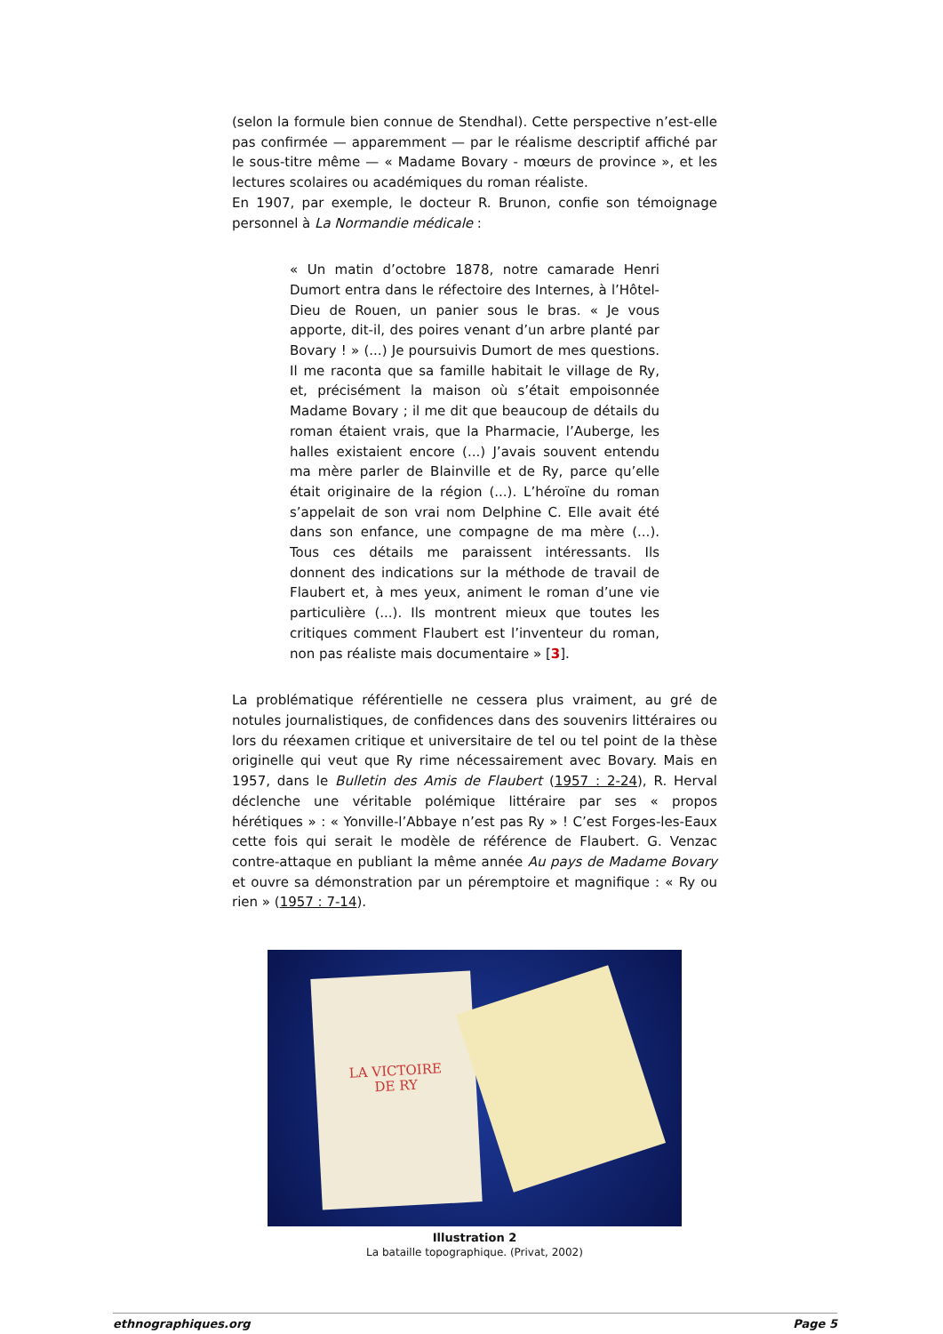(selon la formule bien connue de Stendhal). Cette perspective n’est-elle pas confirmée — apparemment — par le réalisme descriptif affiché par le sous-titre même — « Madame Bovary - mœurs de province », et les lectures scolaires ou académiques du roman réaliste.
En 1907, par exemple, le docteur R. Brunon, confie son témoignage personnel à La Normandie médicale :
« Un matin d’octobre 1878, notre camarade Henri Dumort entra dans le réfectoire des Internes, à l’Hôtel-Dieu de Rouen, un panier sous le bras. « Je vous apporte, dit-il, des poires venant d’un arbre planté par Bovary ! » (...) Je poursuivis Dumort de mes questions. Il me raconta que sa famille habitait le village de Ry, et, précisément la maison où s’était empoisonnée Madame Bovary ; il me dit que beaucoup de détails du roman étaient vrais, que la Pharmacie, l’Auberge, les halles existaient encore (...) J’avais souvent entendu ma mère parler de Blainville et de Ry, parce qu’elle était originaire de la région (...). L’héroïne du roman s’appelait de son vrai nom Delphine C. Elle avait été dans son enfance, une compagne de ma mère (...). Tous ces détails me paraissent intéressants. Ils donnent des indications sur la méthode de travail de Flaubert et, à mes yeux, animent le roman d’une vie particulière (...). Ils montrent mieux que toutes les critiques comment Flaubert est l’inventeur du roman, non pas réaliste mais documentaire » [3].
La problématique référentielle ne cessera plus vraiment, au gré de notules journalistiques, de confidences dans des souvenirs littéraires ou lors du réexamen critique et universitaire de tel ou tel point de la thèse originelle qui veut que Ry rime nécessairement avec Bovary. Mais en 1957, dans le Bulletin des Amis de Flaubert (1957 : 2-24), R. Herval déclenche une véritable polémique littéraire par ses « propos hérétiques » : « Yonville-l’Abbaye n’est pas Ry » ! C’est Forges-les-Eaux cette fois qui serait le modèle de référence de Flaubert. G. Venzac contre-attaque en publiant la même année Au pays de Madame Bovary et ouvre sa démonstration par un péremptoire et magnifique : « Ry ou rien » (1957 : 7-14).
LA VICTOIRE
DE RY
Illustration 2
La bataille topographique. (Privat, 2002)
ethnographiques.org Page 5